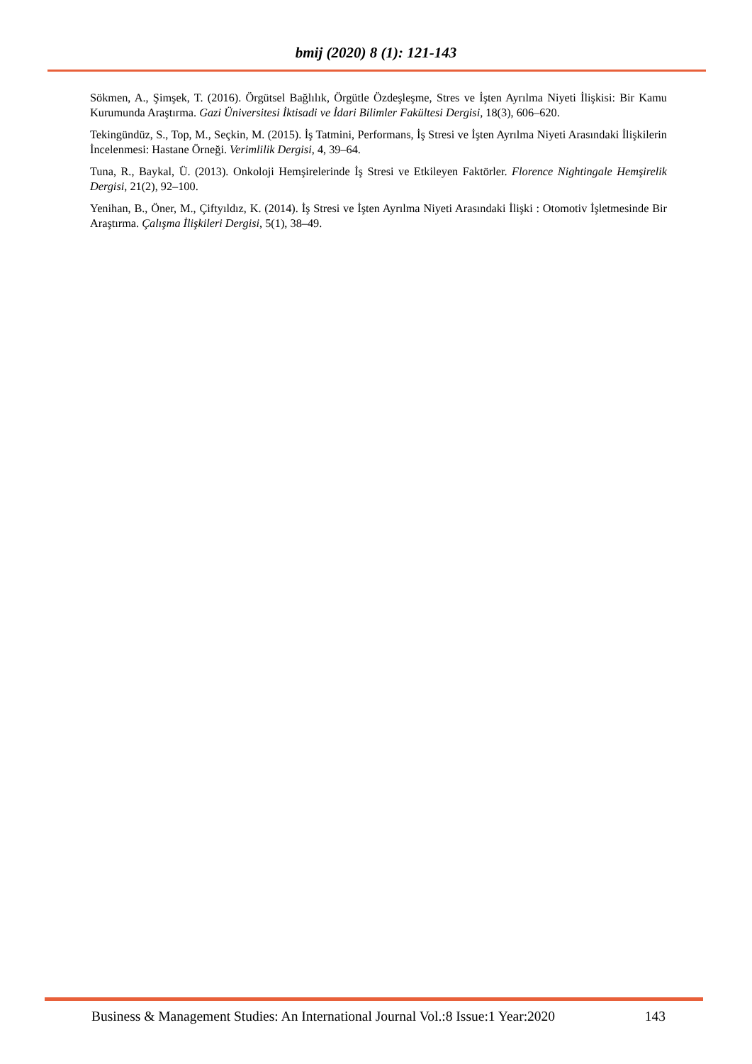bmij (2020) 8 (1): 121-143
Sökmen, A., Şimşek, T. (2016). Örgütsel Bağlılık, Örgütle Özdeşleşme, Stres ve İşten Ayrılma Niyeti İlişkisi: Bir Kamu Kurumunda Araştırma. Gazi Üniversitesi İktisadi ve İdari Bilimler Fakültesi Dergisi, 18(3), 606–620.
Tekingündüz, S., Top, M., Seçkin, M. (2015). İş Tatmini, Performans, İş Stresi ve İşten Ayrılma Niyeti Arasındaki İlişkilerin İncelenmesi: Hastane Örneği. Verimlilik Dergisi, 4, 39–64.
Tuna, R., Baykal, Ü. (2013). Onkoloji Hemşirelerinde İş Stresi ve Etkileyen Faktörler. Florence Nightingale Hemşirelik Dergisi, 21(2), 92–100.
Yenihan, B., Öner, M., Çiftyıldız, K. (2014). İş Stresi ve İşten Ayrılma Niyeti Arasındaki İlişki : Otomotiv İşletmesinde Bir Araştırma. Çalışma İlişkileri Dergisi, 5(1), 38–49.
Business & Management Studies: An International Journal Vol.:8 Issue:1 Year:2020 143